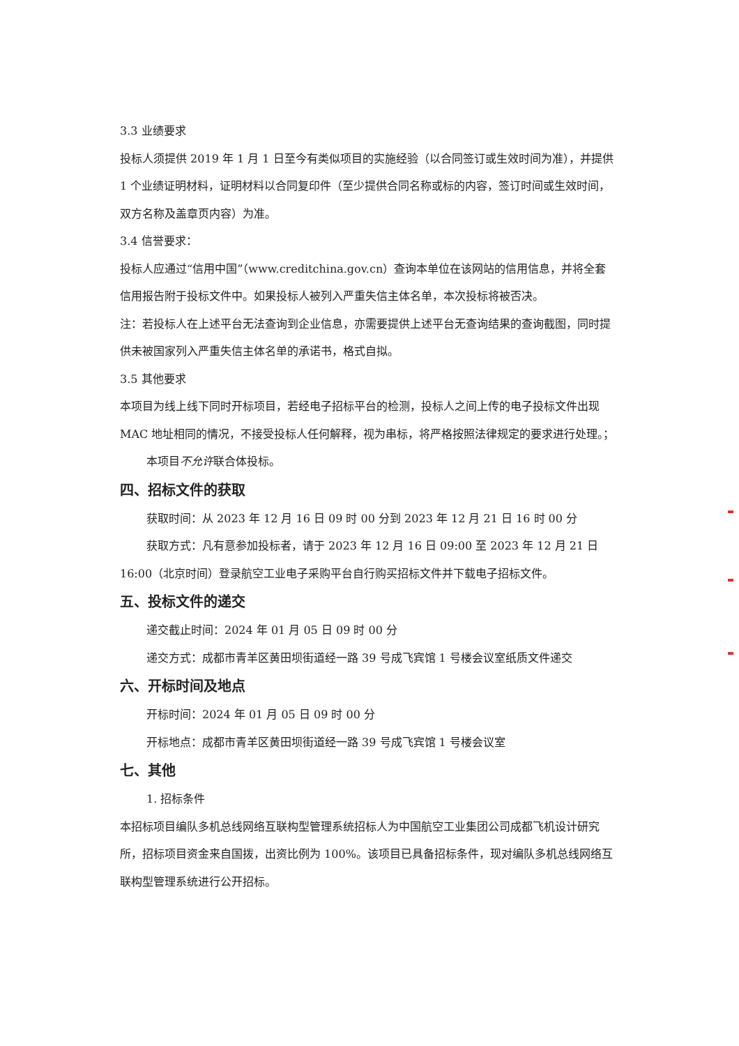3.3 业绩要求
投标人须提供 2019 年 1 月 1 日至今有类似项目的实施经验（以合同签订或生效时间为准），并提供 1 个业绩证明材料，证明材料以合同复印件（至少提供合同名称或标的内容，签订时间或生效时间，双方名称及盖章页内容）为准。
3.4 信誉要求：
投标人应通过“信用中国”（www.creditchina.gov.cn）查询本单位在该网站的信用信息，并将全套信用报告附于投标文件中。如果投标人被列入严重失信主体名单，本次投标将被否决。
注：若投标人在上述平台无法查询到企业信息，亦需要提供上述平台无查询结果的查询截图，同时提供未被国家列入严重失信主体名单的承诺书，格式自拟。
3.5 其他要求
本项目为线上线下同时开标项目，若经电子招标平台的检测，投标人之间上传的电子投标文件出现 MAC 地址相同的情况，不接受投标人任何解释，视为串标，将严格按照法律规定的要求进行处理。；
本项目不允许联合体投标。
四、招标文件的获取
获取时间：从 2023 年 12 月 16 日 09 时 00 分到 2023 年 12 月 21 日 16 时 00 分
获取方式：凡有意参加投标者，请于 2023 年 12 月 16 日 09:00 至 2023 年 12 月 21 日 16:00（北京时间）登录航空工业电子采购平台自行购买招标文件并下载电子招标文件。
五、投标文件的递交
递交截止时间：2024 年 01 月 05 日 09 时 00 分
递交方式：成都市青羊区黄田坝街道经一路 39 号成飞宾馆 1 号楼会议室纸质文件递交
六、开标时间及地点
开标时间：2024 年 01 月 05 日 09 时 00 分
开标地点：成都市青羊区黄田坝街道经一路 39 号成飞宾馆 1 号楼会议室
七、其他
1. 招标条件
本招标项目编队多机总线网络互联构型管理系统招标人为中国航空工业集团公司成都飞机设计研究所，招标项目资金来自国拨，出资比例为 100%。该项目已具备招标条件，现对编队多机总线网络互联构型管理系统进行公开招标。